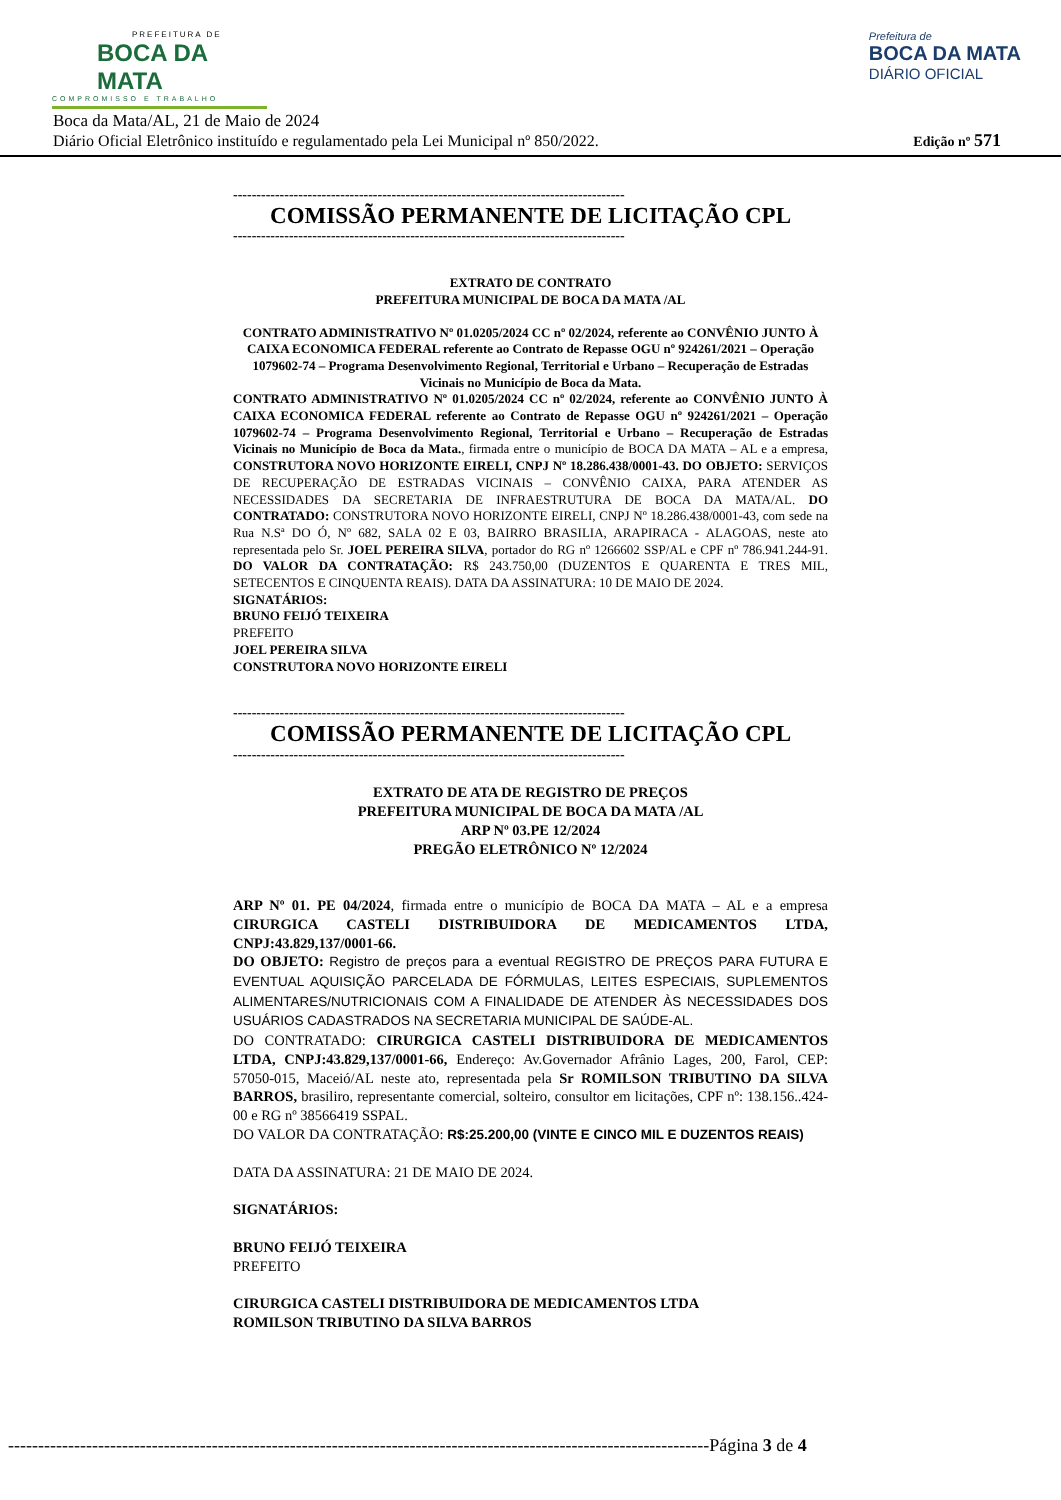PREFEITURA DE
BOCA DA MATA
COMPROMISSO E TRABALHO
Prefeitura de
BOCA DA MATA
DIÁRIO OFICIAL
Boca da Mata/AL, 21 de Maio de 2024
Diário Oficial Eletrônico instituído e regulamentado pela Lei Municipal nº 850/2022.
Edição nº 571
------------------------------------------------------------------------------------
COMISSÃO PERMANENTE DE LICITAÇÃO CPL
------------------------------------------------------------------------------------
EXTRATO DE CONTRATO
PREFEITURA MUNICIPAL DE BOCA DA MATA /AL
CONTRATO ADMINISTRATIVO Nº 01.0205/2024 CC nº 02/2024, referente ao CONVÊNIO JUNTO À CAIXA ECONOMICA FEDERAL referente ao Contrato de Repasse OGU nº 924261/2021 – Operação 1079602-74 – Programa Desenvolvimento Regional, Territorial e Urbano – Recuperação de Estradas Vicinais no Município de Boca da Mata.
CONTRATO ADMINISTRATIVO Nº 01.0205/2024 CC nº 02/2024, referente ao CONVÊNIO JUNTO À CAIXA ECONOMICA FEDERAL referente ao Contrato de Repasse OGU nº 924261/2021 – Operação 1079602-74 – Programa Desenvolvimento Regional, Territorial e Urbano – Recuperação de Estradas Vicinais no Município de Boca da Mata., firmada entre o município de BOCA DA MATA – AL e a empresa, CONSTRUTORA NOVO HORIZONTE EIRELI, CNPJ Nº 18.286.438/0001-43. DO OBJETO: SERVIÇOS DE RECUPERAÇÃO DE ESTRADAS VICINAIS – CONVÊNIO CAIXA, PARA ATENDER AS NECESSIDADES DA SECRETARIA DE INFRAESTRUTURA DE BOCA DA MATA/AL. DO CONTRATADO: CONSTRUTORA NOVO HORIZONTE EIRELI, CNPJ Nº 18.286.438/0001-43, com sede na Rua N.Sª DO Ó, Nº 682, SALA 02 E 03, BAIRRO BRASILIA, ARAPIRACA - ALAGOAS, neste ato representada pelo Sr. JOEL PEREIRA SILVA, portador do RG nº 1266602 SSP/AL e CPF nº 786.941.244-91. DO VALOR DA CONTRATAÇÃO: R$ 243.750,00 (DUZENTOS E QUARENTA E TRES MIL, SETECENTOS E CINQUENTA REAIS). DATA DA ASSINATURA: 10 DE MAIO DE 2024.
SIGNATÁRIOS:
BRUNO FEIJÓ TEIXEIRA
PREFEITO
JOEL PEREIRA SILVA
CONSTRUTORA NOVO HORIZONTE EIRELI
------------------------------------------------------------------------------------
COMISSÃO PERMANENTE DE LICITAÇÃO CPL
------------------------------------------------------------------------------------
EXTRATO DE ATA DE REGISTRO DE PREÇOS
PREFEITURA MUNICIPAL DE BOCA DA MATA /AL
ARP Nº 03.PE 12/2024
PREGÃO ELETRÔNICO Nº 12/2024
ARP Nº 01. PE 04/2024, firmada entre o município de BOCA DA MATA – AL e a empresa CIRURGICA CASTELI DISTRIBUIDORA DE MEDICAMENTOS LTDA, CNPJ:43.829,137/0001-66.
DO OBJETO: Registro de preços para a eventual REGISTRO DE PREÇOS PARA FUTURA E EVENTUAL AQUISIÇÃO PARCELADA DE FÓRMULAS, LEITES ESPECIAIS, SUPLEMENTOS ALIMENTARES/NUTRICIONAIS COM A FINALIDADE DE ATENDER ÀS NECESSIDADES DOS USUÁRIOS CADASTRADOS NA SECRETARIA MUNICIPAL DE SAÚDE-AL.
DO CONTRATADO: CIRURGICA CASTELI DISTRIBUIDORA DE MEDICAMENTOS LTDA, CNPJ:43.829,137/0001-66, Endereço: Av.Governador Afrânio Lages, 200, Farol, CEP: 57050-015, Maceió/AL neste ato, representada pela Sr ROMILSON TRIBUTINO DA SILVA BARROS, brasiliro, representante comercial, solteiro, consultor em licitações, CPF nº: 138.156..424-00 e RG nº 38566419 SSPAL.
DO VALOR DA CONTRATAÇÃO: R$:25.200,00 (VINTE E CINCO MIL E DUZENTOS REAIS)
DATA DA ASSINATURA: 21 DE MAIO DE 2024.
SIGNATÁRIOS:
BRUNO FEIJÓ TEIXEIRA
PREFEITO
CIRURGICA CASTELI DISTRIBUIDORA DE MEDICAMENTOS LTDA
ROMILSON TRIBUTINO DA SILVA BARROS
---------------------------------------------------------------------------------------------------------------------Página 3 de 4